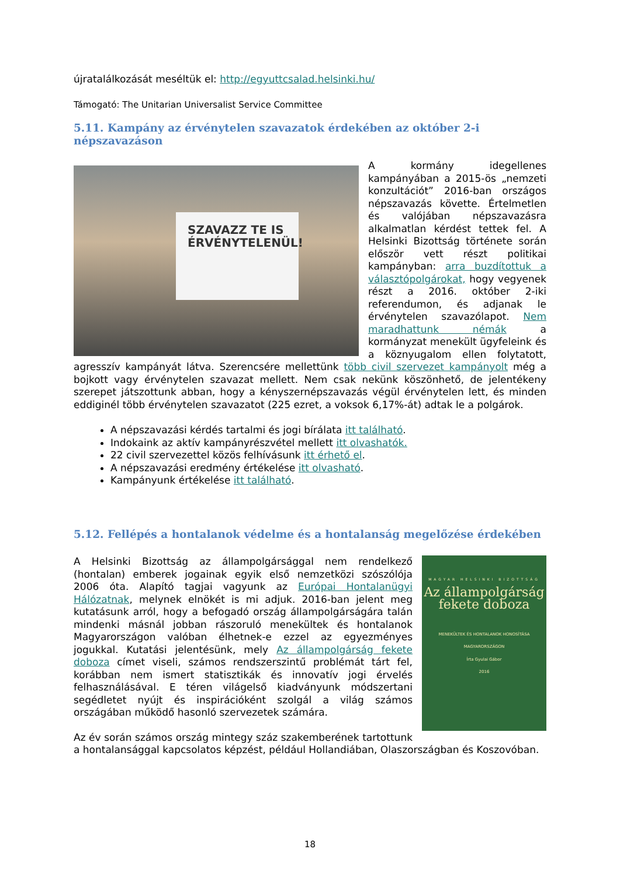újratalálkozását meséltük el: http://egyuttcsalad.helsinki.hu/
Támogató: The Unitarian Universalist Service Committee
5.11. Kampány az érvénytelen szavazatok érdekében az október 2-i népszavazáson
SZAVAZZ TE IS ÉRVÉNYTELENÜL!
A kormány idegellenes kampányában a 2015-ös „nemzeti konzultációt” 2016-ban országos népszavazás követte. Értelmetlen és valójában népszavazásra alkalmatlan kérdést tettek fel. A Helsinki Bizottság története során először vett részt politikai kampányban: arra buzdítottuk a választópolgárokat, hogy vegyenek részt a 2016. október 2-iki referendumon, és adjanak le érvénytelen szavazólapot. Nem maradhattunk némák a kormányzat menekült ügyfeleink és a köznyugalom ellen folytatott, agresszív kampányát látva. Szerencsére mellettünk több civil szervezet kampányolt még a bojkott vagy érvénytelen szavazat mellett. Nem csak nekünk köszönhető, de jelentékeny szerepet játszottunk abban, hogy a kényszernépszavazás végül érvénytelen lett, és minden eddiginél több érvénytelen szavazatot (225 ezret, a voksok 6,17%-át) adtak le a polgárok.
A népszavazási kérdés tartalmi és jogi bírálata itt található.
Indokaink az aktív kampányrészvétel mellett itt olvashatók.
22 civil szervezettel közös felhívásunk itt érhető el.
A népszavazási eredmény értékelése itt olvasható.
Kampányunk értékelése itt található.
5.12. Fellépés a hontalanok védelme és a hontalanság megelőzése érdekében
MAGYAR HELSINKI BIZOTTSÁG
Az állampolgárság fekete doboza
MENEKÜLTEK ÉS HONTALANOK HONOSÍTÁSA MAGYARORSZÁGON
Írta Gyulai Gábor
2016
A Helsinki Bizottság az állampolgársággal nem rendelkező (hontalan) emberek jogainak egyik első nemzetközi szószólója 2006 óta. Alapító tagjai vagyunk az Európai Hontalanügyi Hálózatnak, melynek elnökét is mi adjuk. 2016-ban jelent meg kutatásunk arról, hogy a befogadó ország állampolgárságára talán mindenki másnál jobban rászoruló menekültek és hontalanok Magyarországon valóban élhetnek-e ezzel az egyezményes jogukkal. Kutatási jelentésünk, mely Az állampolgárság fekete doboza címet viseli, számos rendszerszintű problémát tárt fel, korábban nem ismert statisztikák és innovatív jogi érvelés felhasználásával. E téren világelső kiadványunk módszertani segédletet nyújt és inspirációként szolgál a világ számos országában működő hasonló szervezetek számára.
Az év során számos ország mintegy száz szakemberének tartottunk a hontalansággal kapcsolatos képzést, például Hollandiában, Olaszországban és Koszovóban.
18